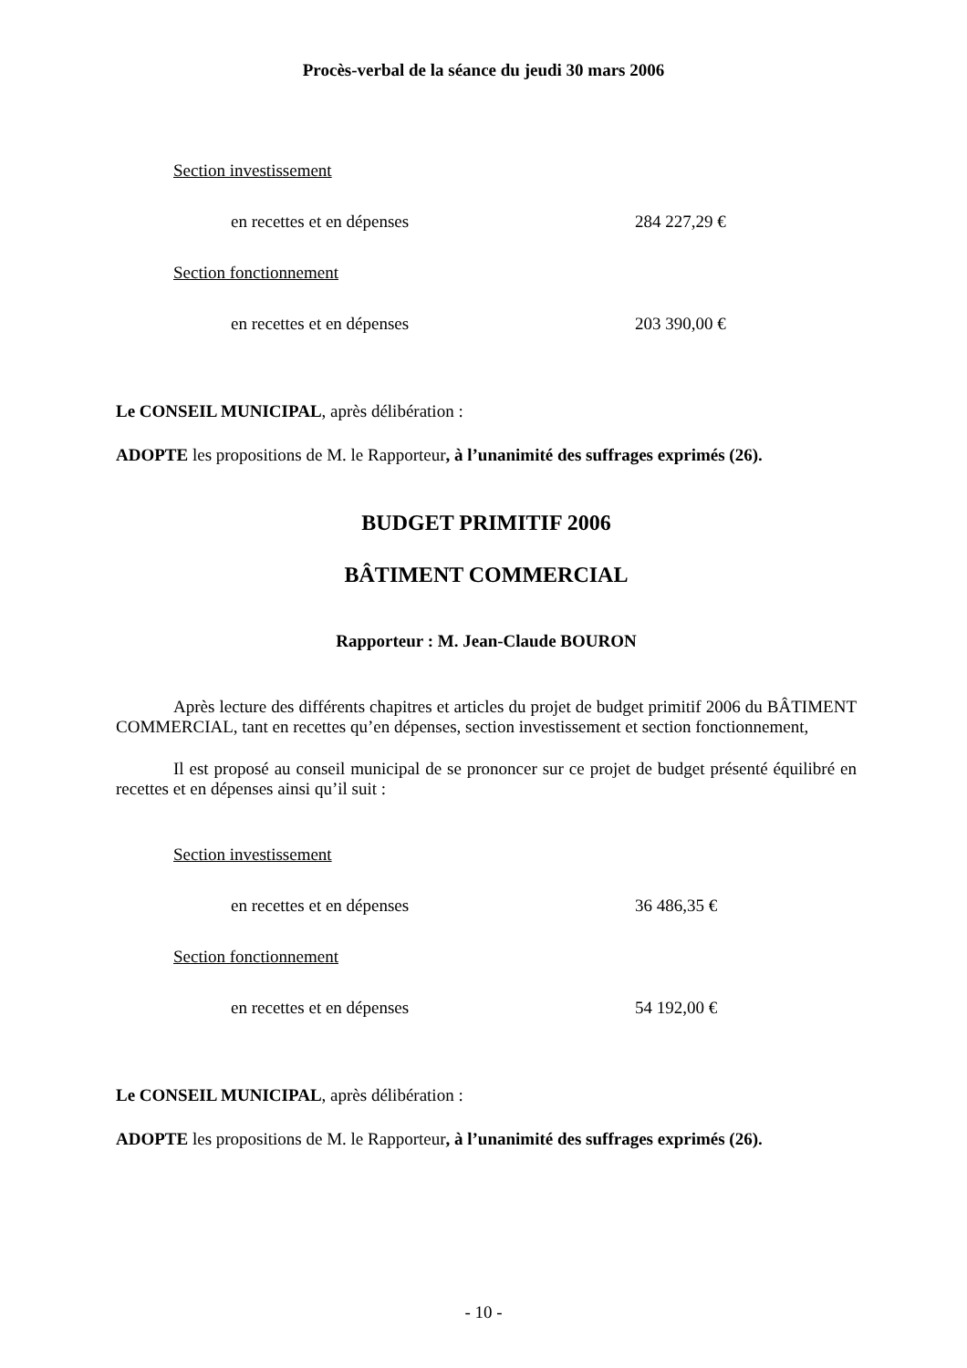Procès-verbal de la séance du jeudi 30 mars 2006
Section investissement
en recettes et en dépenses 284 227,29 €
Section fonctionnement
en recettes et en dépenses 203 390,00 €
Le CONSEIL MUNICIPAL, après délibération :
ADOPTE les propositions de M. le Rapporteur, à l’unanimité des suffrages exprimés (26).
BUDGET PRIMITIF 2006
BÂTIMENT COMMERCIAL
Rapporteur : M. Jean-Claude BOURON
Après lecture des différents chapitres et articles du projet de budget primitif 2006 du BÂTIMENT COMMERCIAL, tant en recettes qu’en dépenses, section investissement et section fonctionnement,
Il est proposé au conseil municipal de se prononcer sur ce projet de budget présenté équilibré en recettes et en dépenses ainsi qu’il suit :
Section investissement
en recettes et en dépenses 36 486,35 €
Section fonctionnement
en recettes et en dépenses 54 192,00 €
Le CONSEIL MUNICIPAL, après délibération :
ADOPTE les propositions de M. le Rapporteur, à l’unanimité des suffrages exprimés (26).
- 10 -